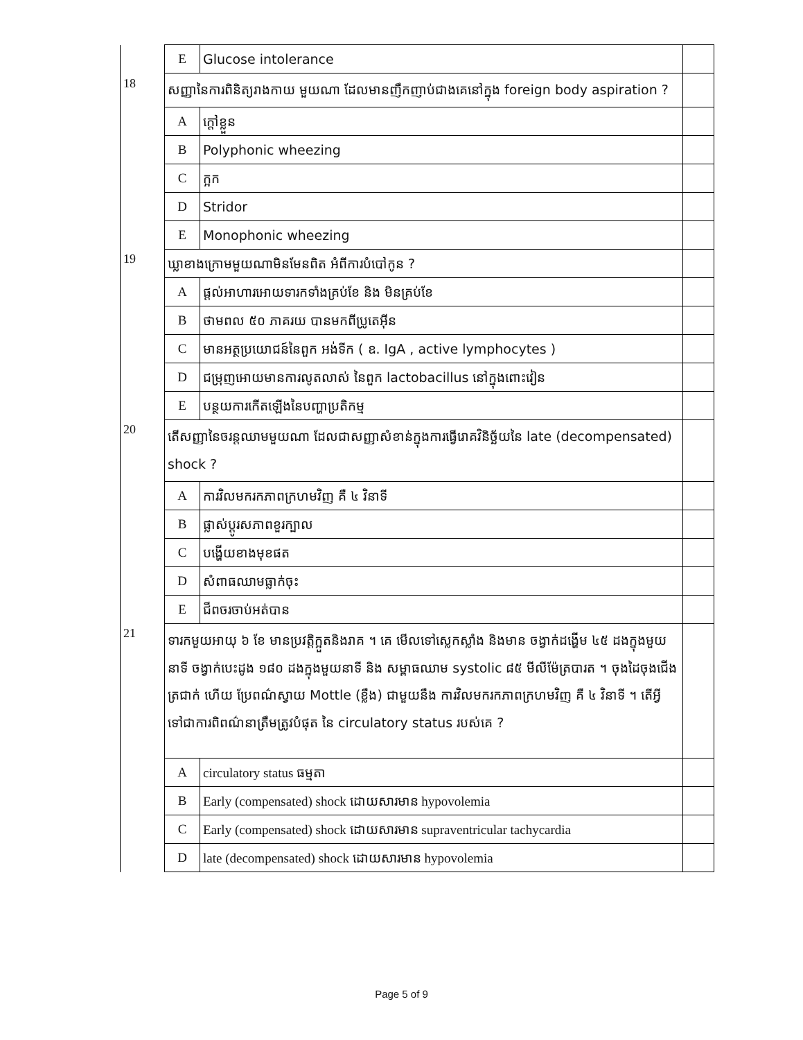| | E | Glucose intolerance | |
| 18 | សញ្ញានៃការពិនិត្យរាងកាយ មួយណា ដែលមានញឹកញាប់ជាងគេនៅក្នុង foreign body aspiration ? | | |
| | A | ក្តៅខ្លួន | |
| | B | Polyphonic wheezing | |
| | C | ក្អក | |
| | D | Stridor | |
| | E | Monophonic wheezing | |
| 19 | ឃ្លាខាងក្រោមមួយណាមិនមែនពិត អំពីការបំបៅកូន ? | | |
| | A | ផ្តល់អាហារអោយទារកទាំងគ្រប់ខែ និង មិនគ្រប់ខែ | |
| | B | ថាមពល ៥០ ភាគរយ បានមកពីប្រូតេអ៊ីន | |
| | C | មានអត្ថប្រយោជន៍នៃពួក អង់ទីក ( ឧ. IgA , active lymphocytes ) | |
| | D | ជម្រុញអោយមានការលូតលាស់ នៃពួក lactobacillus នៅក្នុងពោះវៀន | |
| | E | បន្ថយការកើតឡើងនៃបញ្ហាប្រតិកម្ម | |
| 20 | តើសញ្ញានៃចរន្តឈាមមួយណា ដែលជាសញ្ញាសំខាន់ក្នុងការធ្វើរោគវិនិច្ឆ័យនៃ late (decompensated) shock ? | | |
| | A | ការវិលមករកភាពក្រហមវិញ គឺ ៤ វិនាទី | |
| | B | ផ្លាស់ប្តូរសភាពខួរក្បាល | |
| | C | បង្ហើយខាងមុខផត | |
| | D | សំពាធឈាមធ្លាក់ចុះ | |
| | E | ជីពចរចាប់អត់បាន | |
| 21 | ទារកមួយអាយុ ៦ ខែ មានប្រវត្តិក្អួតនិងរាគ ។ គេ មើលទៅស្លេកស្លាំង និងមាន ចង្វាក់ដង្ហើម ៤៥ ដងក្នុងមួយនាទី ចង្វាក់បេះដូង ១៨០ ដងក្នុងមួយនាទី និង សម្ពាធឈាម systolic ៨៥ មីលីម៉ែត្របារត ។ ចុងដៃចុងជើង ត្រជាក់ ហើយ ប្រែពណ៌ស្វាយ Mottle (ខ្លឹង) ជាមួយនឹង ការវិលមករកភាពក្រហមវិញ គឺ ៤ វិនាទី ។ តើអ្វីទៅជាការពិពណ៌នាត្រឹមត្រូវបំផុត នៃ circulatory status របស់គេ ? | | |
| | A | circulatory status ធម្មតា | |
| | B | Early (compensated) shock ដោយសារមាន hypovolemia | |
| | C | Early (compensated) shock ដោយសារមាន supraventricular tachycardia | |
| | D | late (decompensated) shock ដោយសារមាន hypovolemia | |
Page 5 of 9